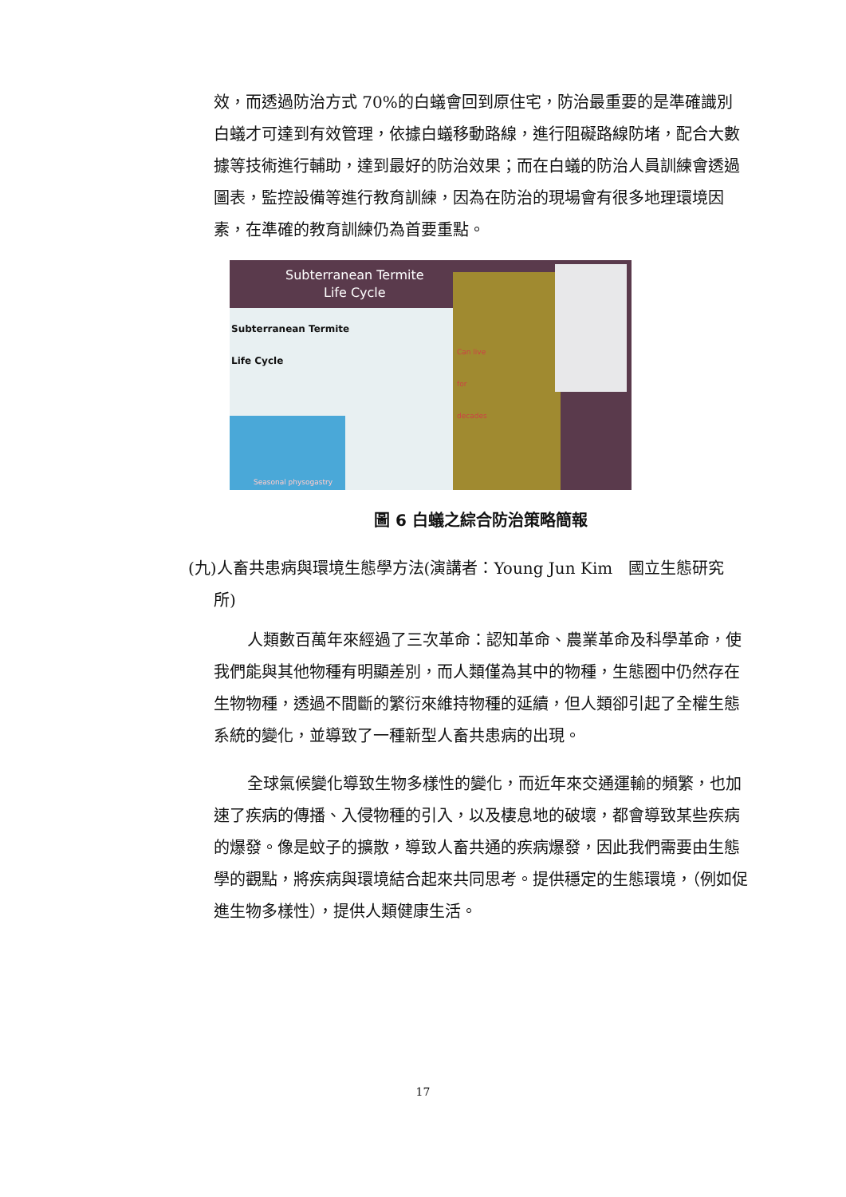效，而透過防治方式 70%的白蟻會回到原住宅，防治最重要的是準確識別白蟻才可達到有效管理，依據白蟻移動路線，進行阻礙路線防堵，配合大數據等技術進行輔助，達到最好的防治效果；而在白蟻的防治人員訓練會透過圖表，監控設備等進行教育訓練，因為在防治的現場會有很多地理環境因素，在準確的教育訓練仍為首要重點。
Subterranean Termite
Life Cycle
Subterranean Termite
Life Cycle
Can live
for
decades
Seasonal physogastry
圖 6 白蟻之綜合防治策略簡報
(九)人畜共患病與環境生態學方法(演講者：Young Jun Kim　國立生態研究
所)
人類數百萬年來經過了三次革命：認知革命、農業革命及科學革命，使我們能與其他物種有明顯差別，而人類僅為其中的物種，生態圈中仍然存在生物物種，透過不間斷的繁衍來維持物種的延續，但人類卻引起了全權生態系統的變化，並導致了一種新型人畜共患病的出現。
全球氣候變化導致生物多樣性的變化，而近年來交通運輸的頻繁，也加速了疾病的傳播、入侵物種的引入，以及棲息地的破壞，都會導致某些疾病的爆發。像是蚊子的擴散，導致人畜共通的疾病爆發，因此我們需要由生態學的觀點，將疾病與環境結合起來共同思考。提供穩定的生態環境，（例如促進生物多樣性），提供人類健康生活。
17